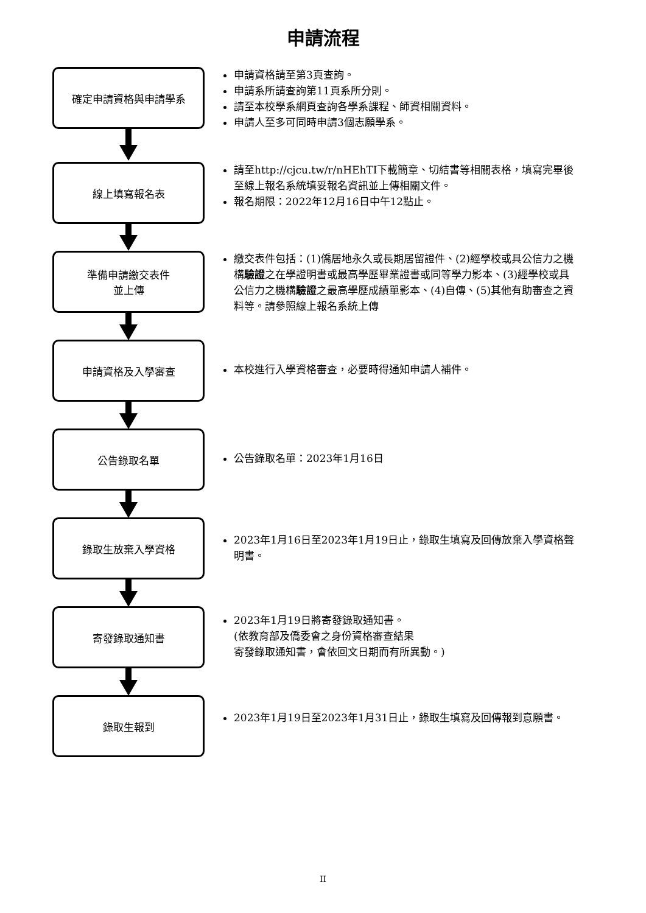申請流程
確定申請資格與申請學系
申請資格請至第3頁查詢。
申請系所請查詢第11頁系所分則。
請至本校學系網頁查詢各學系課程、師資相關資料。
申請人至多可同時申請3個志願學系。
線上填寫報名表
請至http://cjcu.tw/r/nHEhTI下載簡章、切結書等相關表格，填寫完畢後至線上報名系統填妥報名資訊並上傳相關文件。
報名期限：2022年12月16日中午12點止。
準備申請繳交表件
並上傳
繳交表件包括：(1)僑居地永久或長期居留證件、(2)經學校或具公信力之機構驗證之在學證明書或最高學歷畢業證書或同等學力影本、(3)經學校或具公信力之機構驗證之最高學歷成績單影本、(4)自傳、(5)其他有助審查之資料等。請參照線上報名系統上傳
申請資格及入學審查
本校進行入學資格審查，必要時得通知申請人補件。
公告錄取名單
公告錄取名單：2023年1月16日
錄取生放棄入學資格
2023年1月16日至2023年1月19日止，錄取生填寫及回傳放棄入學資格聲明書。
寄發錄取通知書
2023年1月19日將寄發錄取通知書。
(依教育部及僑委會之身份資格審查結果
寄發錄取通知書，會依回文日期而有所異動。)
錄取生報到
2023年1月19日至2023年1月31日止，錄取生填寫及回傳報到意願書。
II